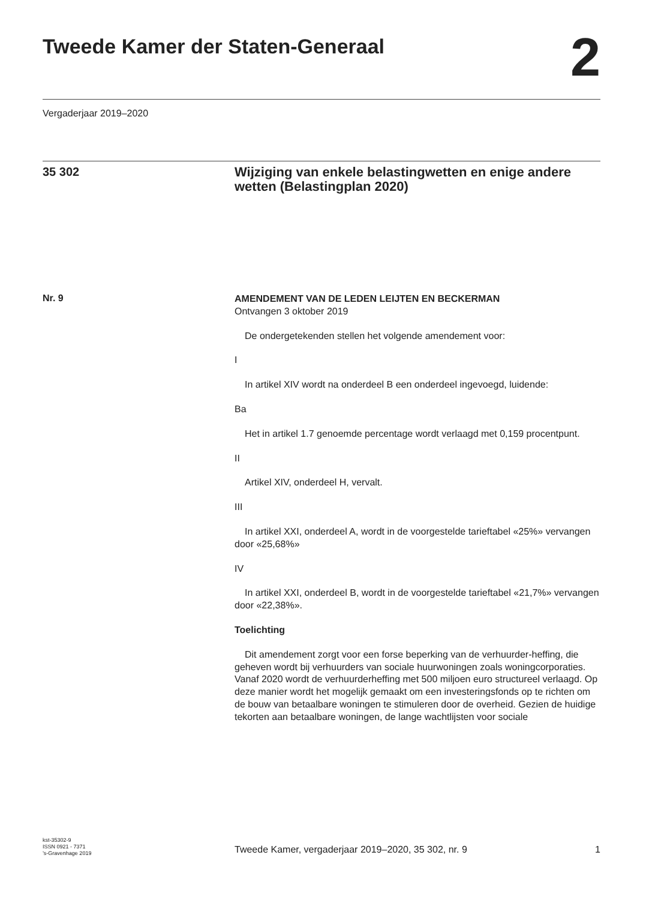Tweede Kamer der Staten-Generaal
2
Vergaderjaar 2019–2020
35 302
Wijziging van enkele belastingwetten en enige andere wetten (Belastingplan 2020)
Nr. 9
AMENDEMENT VAN DE LEDEN LEIJTEN EN BECKERMAN
Ontvangen 3 oktober 2019
De ondergetekenden stellen het volgende amendement voor:
I
In artikel XIV wordt na onderdeel B een onderdeel ingevoegd, luidende:
Ba
Het in artikel 1.7 genoemde percentage wordt verlaagd met 0,159 procentpunt.
II
Artikel XIV, onderdeel H, vervalt.
III
In artikel XXI, onderdeel A, wordt in de voorgestelde tarieftabel «25%» vervangen door «25,68%»
IV
In artikel XXI, onderdeel B, wordt in de voorgestelde tarieftabel «21,7%» vervangen door «22,38%».
Toelichting
Dit amendement zorgt voor een forse beperking van de verhuurder-heffing, die geheven wordt bij verhuurders van sociale huurwoningen zoals woningcorporaties. Vanaf 2020 wordt de verhuurderheffing met 500 miljoen euro structureel verlaagd. Op deze manier wordt het mogelijk gemaakt om een investeringsfonds op te richten om de bouw van betaalbare woningen te stimuleren door de overheid. Gezien de huidige tekorten aan betaalbare woningen, de lange wachtlijsten voor sociale
kst-35302-9
ISSN 0921 - 7371
’s-Gravenhage 2019
Tweede Kamer, vergaderjaar 2019–2020, 35 302, nr. 9
1